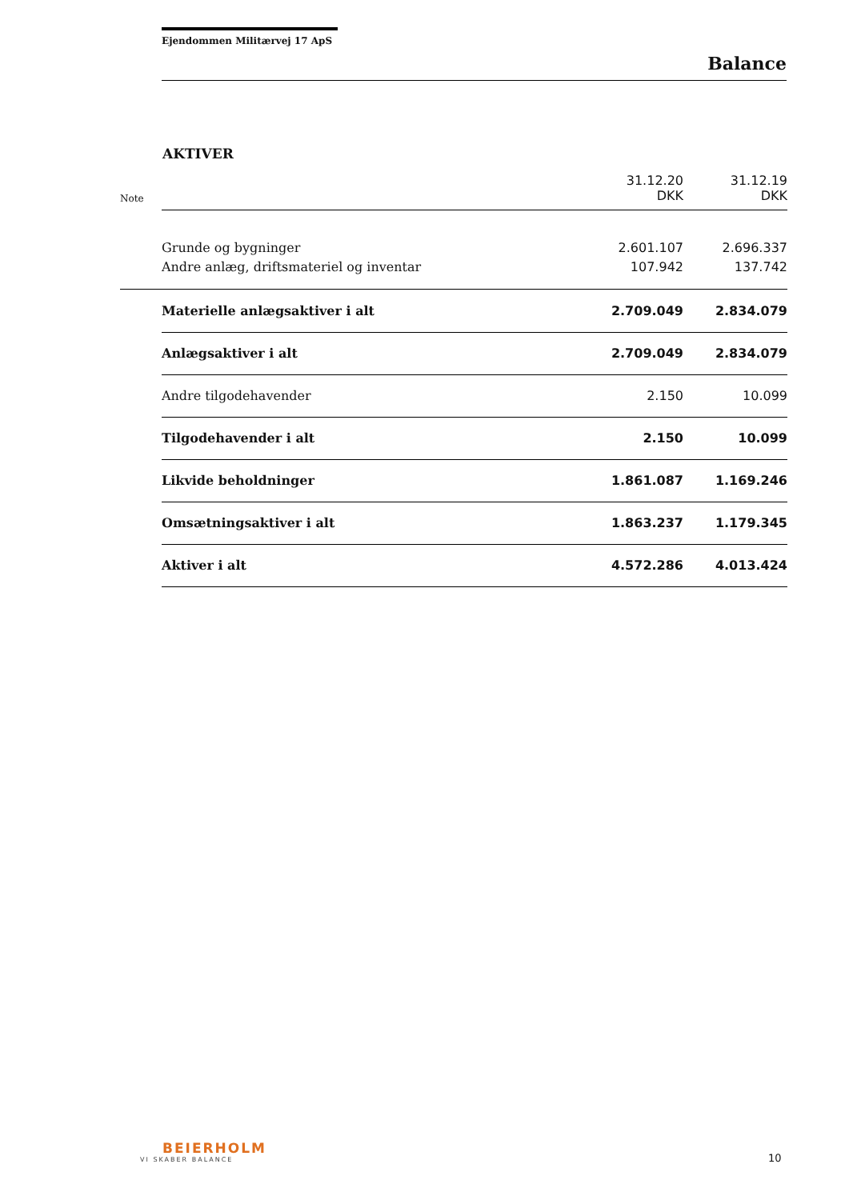Ejendommen Militærvej 17 ApS
Balance
AKTIVER
| Note | | 31.12.20 DKK | 31.12.19 DKK |
| | Grunde og bygninger | 2.601.107 | 2.696.337 |
| | Andre anlæg, driftsmateriel og inventar | 107.942 | 137.742 |
| | Materielle anlægsaktiver i alt | 2.709.049 | 2.834.079 |
| | Anlægsaktiver i alt | 2.709.049 | 2.834.079 |
| | Andre tilgodehavender | 2.150 | 10.099 |
| | Tilgodehavender i alt | 2.150 | 10.099 |
| | Likvide beholdninger | 1.861.087 | 1.169.246 |
| | Omsætningsaktiver i alt | 1.863.237 | 1.179.345 |
| | Aktiver i alt | 4.572.286 | 4.013.424 |
BEIERHOLM
VI SKABER BALANCE
10